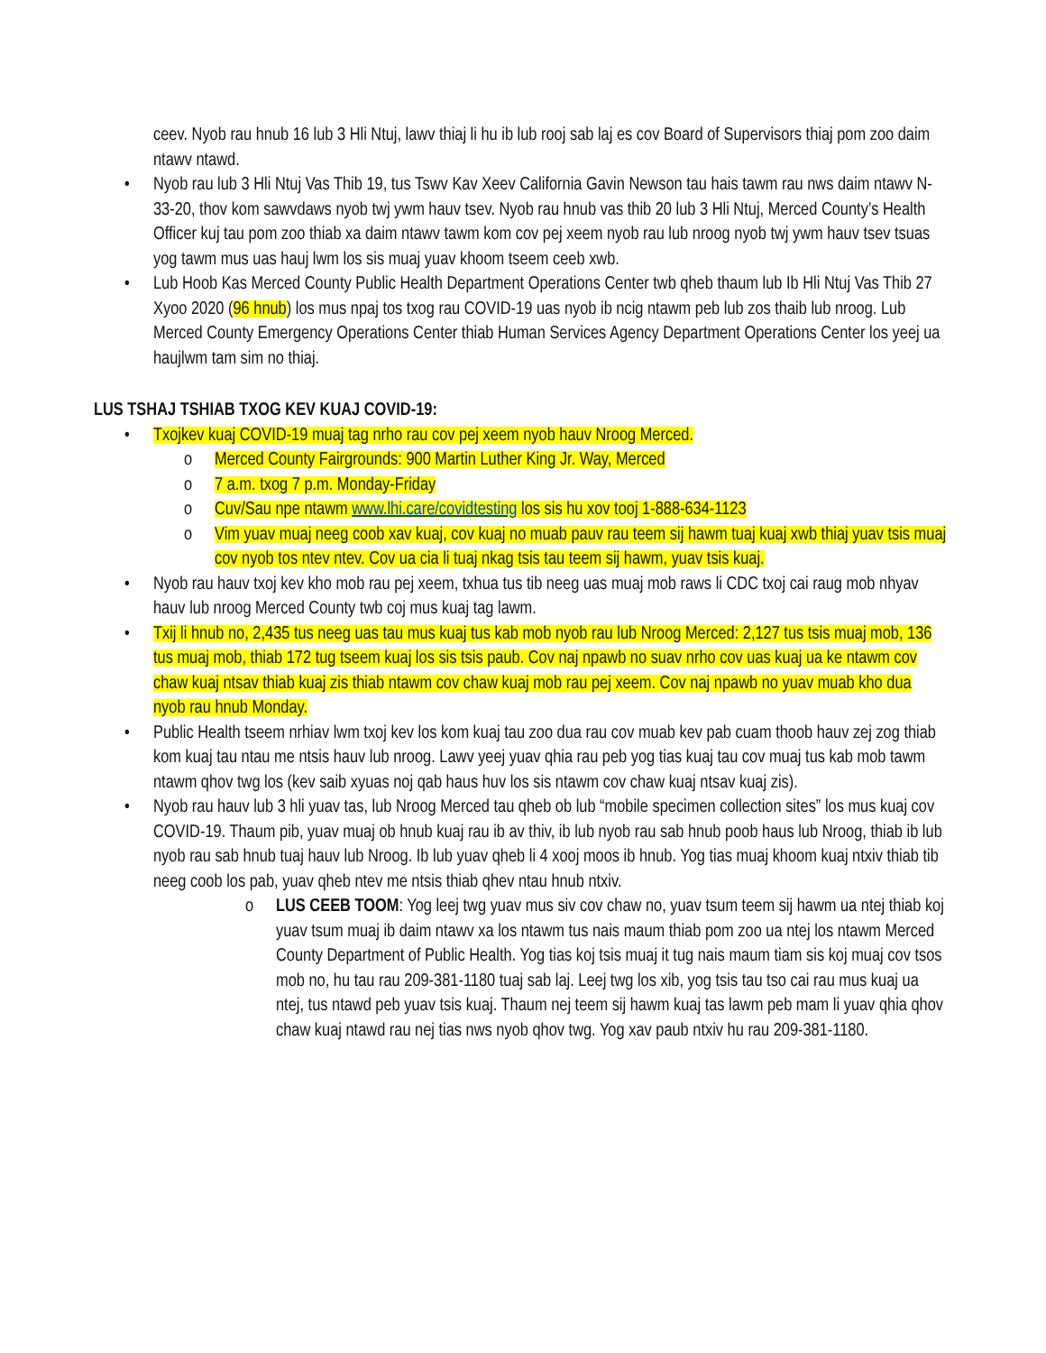ceev. Nyob rau hnub 16 lub 3 Hli Ntuj, lawv thiaj li hu ib lub rooj sab laj es cov Board of Supervisors thiaj pom zoo daim ntawv ntawd.
• Nyob rau lub 3 Hli Ntuj Vas Thib 19, tus Tswv Kav Xeev California Gavin Newson tau hais tawm rau nws daim ntawv N-33-20, thov kom sawvdaws nyob twj ywm hauv tsev. Nyob rau hnub vas thib 20 lub 3 Hli Ntuj, Merced County’s Health Officer kuj tau pom zoo thiab xa daim ntawv tawm kom cov pej xeem nyob rau lub nroog nyob twj ywm hauv tsev tsuas yog tawm mus uas hauj lwm los sis muaj yuav khoom tseem ceeb xwb.
• Lub Hoob Kas Merced County Public Health Department Operations Center twb qheb thaum lub Ib Hli Ntuj Vas Thib 27 Xyoo 2020 (96 hnub) los mus npaj tos txog rau COVID-19 uas nyob ib ncig ntawm peb lub zos thaib lub nroog. Lub Merced County Emergency Operations Center thiab Human Services Agency Department Operations Center los yeej ua haujlwm tam sim no thiaj.
LUS TSHAJ TSHIAB TXOG KEV KUAJ COVID-19:
• Txojkev kuaj COVID-19 muaj tag nrho rau cov pej xeem nyob hauv Nroog Merced.
o Merced County Fairgrounds: 900 Martin Luther King Jr. Way, Merced
o 7 a.m. txog 7 p.m. Monday-Friday
o Cuv/Sau npe ntawm www.lhi.care/covidtesting los sis hu xov tooj 1-888-634-1123
o Vim yuav muaj neeg coob xav kuaj, cov kuaj no muab pauv rau teem sij hawm tuaj kuaj xwb thiaj yuav tsis muaj cov nyob tos ntev ntev. Cov ua cia li tuaj nkag tsis tau teem sij hawm, yuav tsis kuaj.
• Nyob rau hauv txoj kev kho mob rau pej xeem, txhua tus tib neeg uas muaj mob raws li CDC txoj cai raug mob nhyav hauv lub nroog Merced County twb coj mus kuaj tag lawm.
• Txij li hnub no, 2,435 tus neeg uas tau mus kuaj tus kab mob nyob rau lub Nroog Merced: 2,127 tus tsis muaj mob, 136 tus muaj mob, thiab 172 tug tseem kuaj los sis tsis paub. Cov naj npawb no suav nrho cov uas kuaj ua ke ntawm cov chaw kuaj ntsav thiab kuaj zis thiab ntawm cov chaw kuaj mob rau pej xeem. Cov naj npawb no yuav muab kho dua nyob rau hnub Monday.
• Public Health tseem nrhiav lwm txoj kev los kom kuaj tau zoo dua rau cov muab kev pab cuam thoob hauv zej zog thiab kom kuaj tau ntau me ntsis hauv lub nroog. Lawv yeej yuav qhia rau peb yog tias kuaj tau cov muaj tus kab mob tawm ntawm qhov twg los (kev saib xyuas noj qab haus huv los sis ntawm cov chaw kuaj ntsav kuaj zis).
• Nyob rau hauv lub 3 hli yuav tas, lub Nroog Merced tau qheb ob lub “mobile specimen collection sites” los mus kuaj cov COVID-19. Thaum pib, yuav muaj ob hnub kuaj rau ib av thiv, ib lub nyob rau sab hnub poob haus lub Nroog, thiab ib lub nyob rau sab hnub tuaj hauv lub Nroog. Ib lub yuav qheb li 4 xooj moos ib hnub. Yog tias muaj khoom kuaj ntxiv thiab tib neeg coob los pab, yuav qheb ntev me ntsis thiab qhev ntau hnub ntxiv.
o LUS CEEB TOOM: Yog leej twg yuav mus siv cov chaw no, yuav tsum teem sij hawm ua ntej thiab koj yuav tsum muaj ib daim ntawv xa los ntawm tus nais maum thiab pom zoo ua ntej los ntawm Merced County Department of Public Health. Yog tias koj tsis muaj it tug nais maum tiam sis koj muaj cov tsos mob no, hu tau rau 209-381-1180 tuaj sab laj. Leej twg los xib, yog tsis tau tso cai rau mus kuaj ua ntej, tus ntawd peb yuav tsis kuaj. Thaum nej teem sij hawm kuaj tas lawm peb mam li yuav qhia qhov chaw kuaj ntawd rau nej tias nws nyob qhov twg. Yog xav paub ntxiv hu rau 209-381-1180.